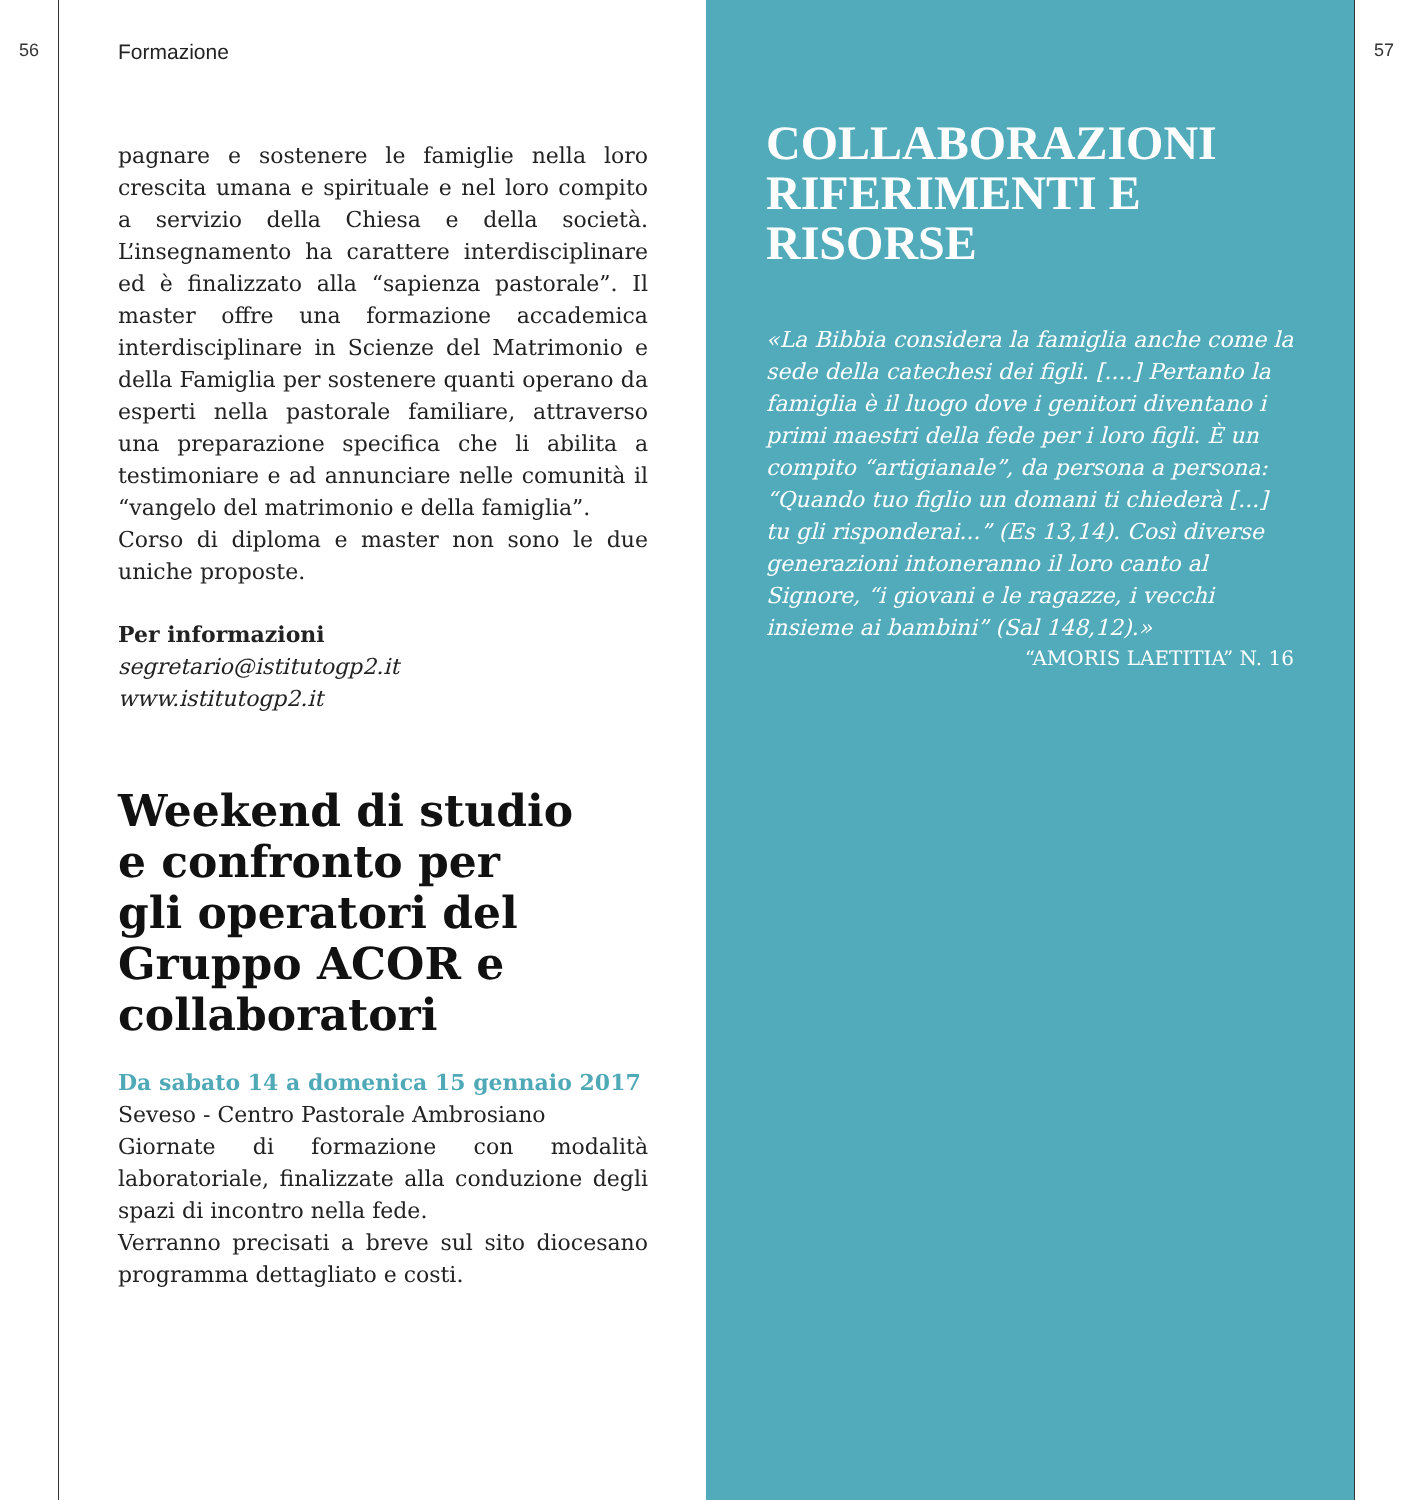56
Formazione
pagnare e sostenere le famiglie nella loro crescita umana e spirituale e nel loro compito a servizio della Chiesa e della società. L’insegnamento ha carattere interdisciplinare ed è finalizzato alla “sapienza pastorale”. Il master offre una formazione accademica interdisciplinare in Scienze del Matrimonio e della Famiglia per sostenere quanti operano da esperti nella pastorale familiare, attraverso una preparazione specifica che li abilita a testimoniare e ad annunciare nelle comunità il “vangelo del matrimonio e della famiglia”.
Corso di diploma e master non sono le due uniche proposte.
Per informazioni
segretario@istitutogp2.it
www.istitutogp2.it
Weekend di studio
e confronto per
gli operatori del Gruppo ACOR e collaboratori
Da sabato 14 a domenica 15 gennaio 2017
Seveso - Centro Pastorale Ambrosiano
Giornate di formazione con modalità laboratoriale, finalizzate alla conduzione degli spazi di incontro nella fede.
Verranno precisati a breve sul sito diocesano programma dettagliato e costi.
COLLABORAZIONI
RIFERIMENTI E RISORSE
«La Bibbia considera la famiglia anche come la sede della catechesi dei figli. [....] Pertanto la famiglia è il luogo dove i genitori diventano i primi maestri della fede per i loro figli. È un compito “artigianale”, da persona a persona: “Quando tuo figlio un domani ti chiederà [...] tu gli risponderai...” (Es 13,14). Così diverse generazioni intoneranno il loro canto al Signore, “i giovani e le ragazze, i vecchi insieme ai bambini” (Sal 148,12).»
“AMORIS LAETITIA” N. 16
57